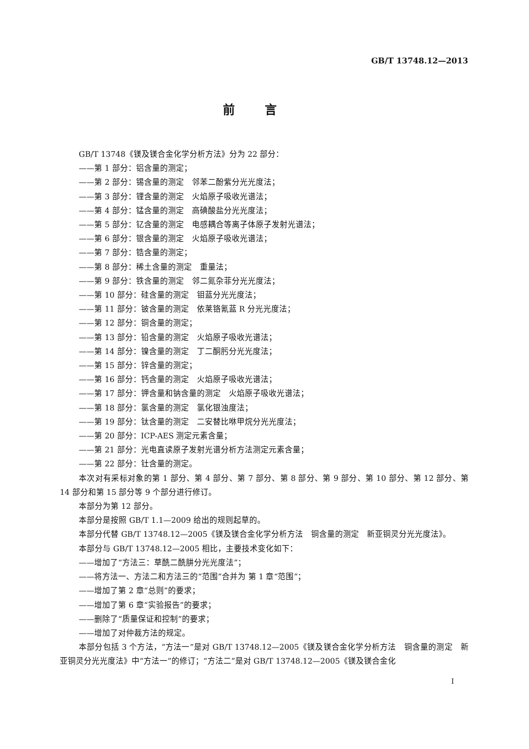GB/T 13748.12—2013
前言
GB/T 13748《镁及镁合金化学分析方法》分为 22 部分：
——第 1 部分：铝含量的测定；
——第 2 部分：锡含量的测定　邻苯二酚紫分光光度法；
——第 3 部分：锂含量的测定　火焰原子吸收光谱法；
——第 4 部分：锰含量的测定　高碘酸盐分光光度法；
——第 5 部分：钇含量的测定　电感耦合等离子体原子发射光谱法；
——第 6 部分：银含量的测定　火焰原子吸收光谱法；
——第 7 部分：锆含量的测定；
——第 8 部分：稀土含量的测定　重量法；
——第 9 部分：铁含量的测定　邻二氮杂菲分光光度法；
——第 10 部分：硅含量的测定　钼蓝分光光度法；
——第 11 部分：铍含量的测定　依莱铬氰蓝 R 分光光度法；
——第 12 部分：铜含量的测定；
——第 13 部分：铅含量的测定　火焰原子吸收光谱法；
——第 14 部分：镍含量的测定　丁二酮肟分光光度法；
——第 15 部分：锌含量的测定；
——第 16 部分：钙含量的测定　火焰原子吸收光谱法；
——第 17 部分：钾含量和钠含量的测定　火焰原子吸收光谱法；
——第 18 部分：氯含量的测定　氯化银浊度法；
——第 19 部分：钛含量的测定　二安替比咻甲烷分光光度法；
——第 20 部分：ICP-AES 测定元素含量；
——第 21 部分：光电直读原子发射光谱分析方法测定元素含量；
——第 22 部分：钍含量的测定。
本次对有采标对象的第 1 部分、第 4 部分、第 7 部分、第 8 部分、第 9 部分、第 10 部分、第 12 部分、第 14 部分和第 15 部分等 9 个部分进行修订。
本部分为第 12 部分。
本部分是按照 GB/T 1.1—2009 给出的规则起草的。
本部分代替 GB/T 13748.12—2005《镁及镁合金化学分析方法　铜含量的测定　新亚铜灵分光光度法》。
本部分与 GB/T 13748.12—2005 相比，主要技术变化如下：
——增加了“方法三：草酰二酰肼分光光度法”；
——将方法一、方法二和方法三的“范围”合并为 第 1 章“范围”；
——增加了第 2 章“总则”的要求；
——增加了第 6 章“实验报告”的要求；
——删除了“质量保证和控制”的要求；
——增加了对仲裁方法的规定。
本部分包括 3 个方法，“方法一”是对 GB/T 13748.12—2005《镁及镁合金化学分析方法　铜含量的测定　新亚铜灵分光光度法》中“方法一”的修订；“方法二”是对 GB/T 13748.12—2005《镁及镁合金化
I